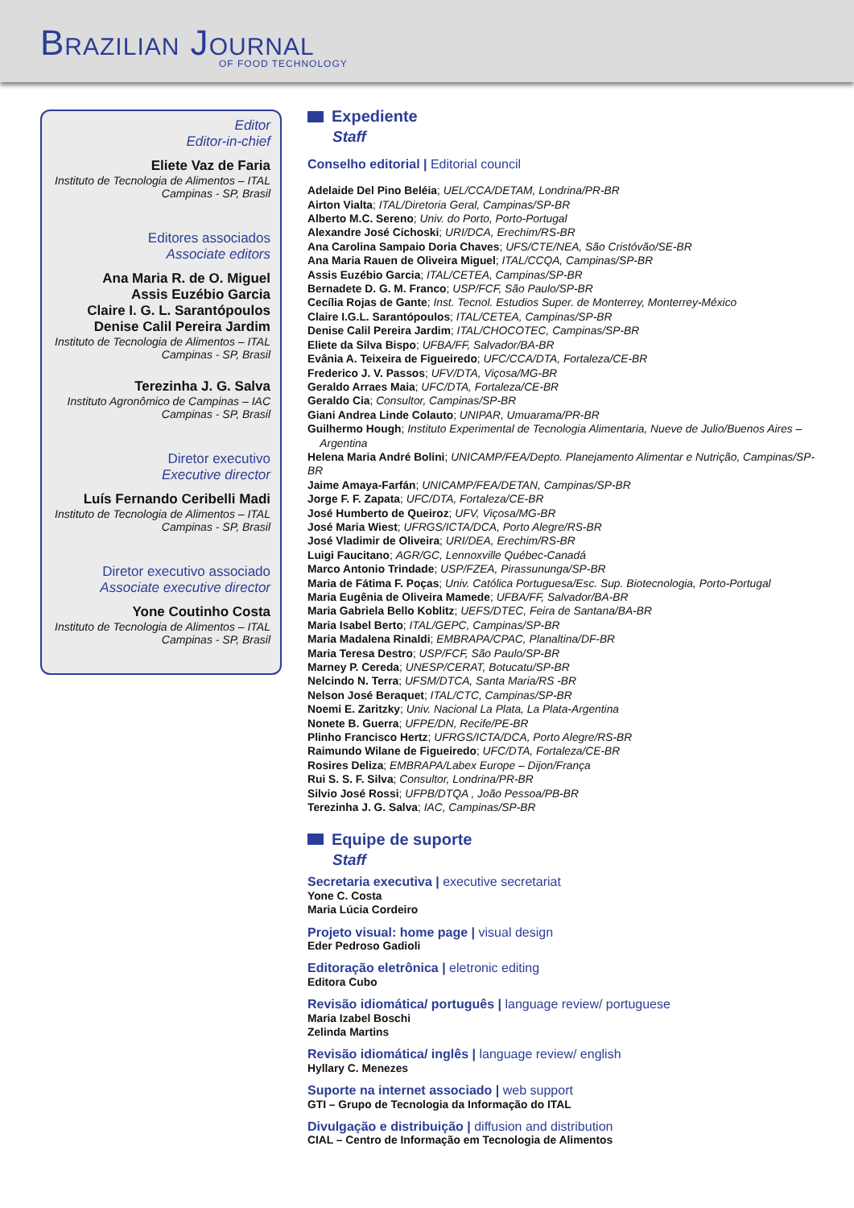BRAZILIAN JOURNAL
OF FOOD TECHNOLOGY
Editor
Editor-in-chief
Eliete Vaz de Faria
Instituto de Tecnologia de Alimentos – ITAL
Campinas - SP, Brasil
Editores associados
Associate editors
Ana Maria R. de O. Miguel
Assis Euzébio Garcia
Claire I. G. L. Sarantópoulos
Denise Calil Pereira Jardim
Instituto de Tecnologia de Alimentos – ITAL
Campinas - SP, Brasil
Terezinha J. G. Salva
Instituto Agronômico de Campinas – IAC
Campinas - SP, Brasil
Diretor executivo
Executive director
Luís Fernando Ceribelli Madi
Instituto de Tecnologia de Alimentos – ITAL
Campinas - SP, Brasil
Diretor executivo associado
Associate executive director
Yone Coutinho Costa
Instituto de Tecnologia de Alimentos – ITAL
Campinas - SP, Brasil
Expediente
Staff
Conselho editorial | Editorial council
Adelaide Del Pino Beléia; UEL/CCA/DETAM, Londrina/PR-BR
Airton Vialta; ITAL/Diretoria Geral, Campinas/SP-BR
Alberto M.C. Sereno; Univ. do Porto, Porto-Portugal
Alexandre José Cichoski; URI/DCA, Erechim/RS-BR
Ana Carolina Sampaio Doria Chaves; UFS/CTE/NEA, São Cristóvão/SE-BR
Ana Maria Rauen de Oliveira Miguel; ITAL/CCQA, Campinas/SP-BR
Assis Euzébio Garcia; ITAL/CETEA, Campinas/SP-BR
Bernadete D. G. M. Franco; USP/FCF, São Paulo/SP-BR
Cecília Rojas de Gante; Inst. Tecnol. Estudios Super. de Monterrey, Monterrey-México
Claire I.G.L. Sarantópoulos; ITAL/CETEA, Campinas/SP-BR
Denise Calil Pereira Jardim; ITAL/CHOCOTEC, Campinas/SP-BR
Eliete da Silva Bispo; UFBA/FF, Salvador/BA-BR
Evânia A. Teixeira de Figueiredo; UFC/CCA/DTA, Fortaleza/CE-BR
Frederico J. V. Passos; UFV/DTA, Viçosa/MG-BR
Geraldo Arraes Maia; UFC/DTA, Fortaleza/CE-BR
Geraldo Cia; Consultor, Campinas/SP-BR
Giani Andrea Linde Colauto; UNIPAR, Umuarama/PR-BR
Guilhermo Hough; Instituto Experimental de Tecnologia Alimentaria, Nueve de Julio/Buenos Aires –
Argentina
Helena Maria André Bolini; UNICAMP/FEA/Depto. Planejamento Alimentar e Nutrição, Campinas/SP-BR
Jaime Amaya-Farfán; UNICAMP/FEA/DETAN, Campinas/SP-BR
Jorge F. F. Zapata; UFC/DTA, Fortaleza/CE-BR
José Humberto de Queiroz; UFV, Viçosa/MG-BR
José Maria Wiest; UFRGS/ICTA/DCA, Porto Alegre/RS-BR
José Vladimir de Oliveira; URI/DEA, Erechim/RS-BR
Luigi Faucitano; AGR/GC, Lennoxville Québec-Canadá
Marco Antonio Trindade; USP/FZEA, Pirassununga/SP-BR
Maria de Fátima F. Poças; Univ. Católica Portuguesa/Esc. Sup. Biotecnologia, Porto-Portugal
Maria Eugênia de Oliveira Mamede; UFBA/FF, Salvador/BA-BR
Maria Gabriela Bello Koblitz; UEFS/DTEC, Feira de Santana/BA-BR
Maria Isabel Berto; ITAL/GEPC, Campinas/SP-BR
Maria Madalena Rinaldi; EMBRAPA/CPAC, Planaltina/DF-BR
Maria Teresa Destro; USP/FCF, São Paulo/SP-BR
Marney P. Cereda; UNESP/CERAT, Botucatu/SP-BR
Nelcindo N. Terra; UFSM/DTCA, Santa Maria/RS -BR
Nelson José Beraquet; ITAL/CTC, Campinas/SP-BR
Noemi E. Zaritzky; Univ. Nacional La Plata, La Plata-Argentina
Nonete B. Guerra; UFPE/DN, Recife/PE-BR
Plinho Francisco Hertz; UFRGS/ICTA/DCA, Porto Alegre/RS-BR
Raimundo Wilane de Figueiredo; UFC/DTA, Fortaleza/CE-BR
Rosires Deliza; EMBRAPA/Labex Europe – Dijon/França
Rui S. S. F. Silva; Consultor, Londrina/PR-BR
Silvio José Rossi; UFPB/DTQA , João Pessoa/PB-BR
Terezinha J. G. Salva; IAC, Campinas/SP-BR
Equipe de suporte
Staff
Secretaria executiva | executive secretariat
Yone C. Costa
Maria Lúcia Cordeiro
Projeto visual: home page | visual design
Eder Pedroso Gadioli
Editoração eletrônica | eletronic editing
Editora Cubo
Revisão idiomática/ português | language review/ portuguese
Maria Izabel Boschi
Zelinda Martins
Revisão idiomática/ inglês | language review/ english
Hyllary C. Menezes
Suporte na internet associado | web support
GTI – Grupo de Tecnologia da Informação do ITAL
Divulgação e distribuição | diffusion and distribution
CIAL – Centro de Informação em Tecnologia de Alimentos